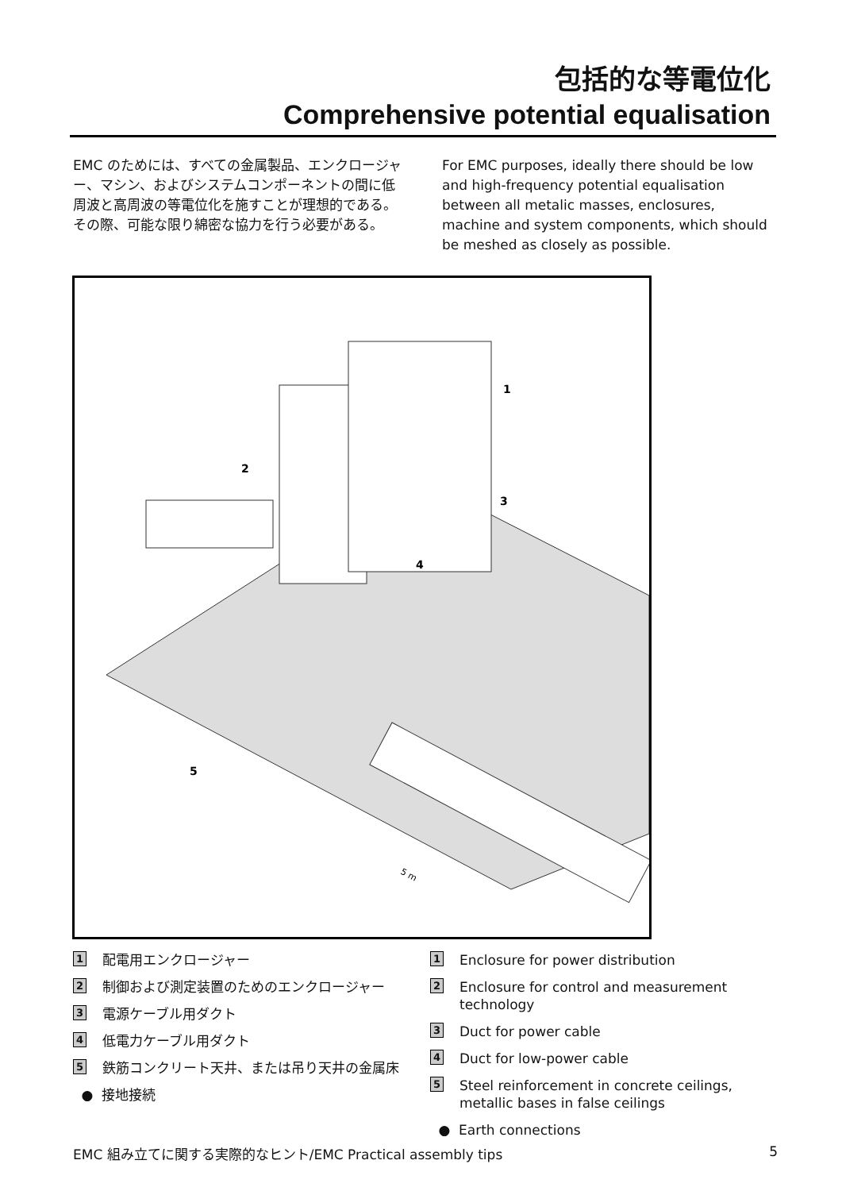包括的な等電位化
Comprehensive potential equalisation
EMC のためには、すべての金属製品、エンクロージャー、マシン、およびシステムコンポーネントの間に低周波と高周波の等電位化を施すことが理想的である。その際、可能な限り綿密な協力を行う必要がある。
For EMC purposes, ideally there should be low and high-frequency potential equalisation between all metalic masses, enclosures, machine and system components, which should be meshed as closely as possible.
1
2
3
4
5
5 m
1 配電用エンクロージャー
2 制御および測定装置のためのエンクロージャー
3 電源ケーブル用ダクト
4 低電力ケーブル用ダクト
5 鉄筋コンクリート天井、または吊り天井の金属床
● 接地接続
1 Enclosure for power distribution
2 Enclosure for control and measurement technology
3 Duct for power cable
4 Duct for low-power cable
5 Steel reinforcement in concrete ceilings, metallic bases in false ceilings
● Earth connections
EMC 組み立てに関する実際的なヒント/EMC Practical assembly tips 5